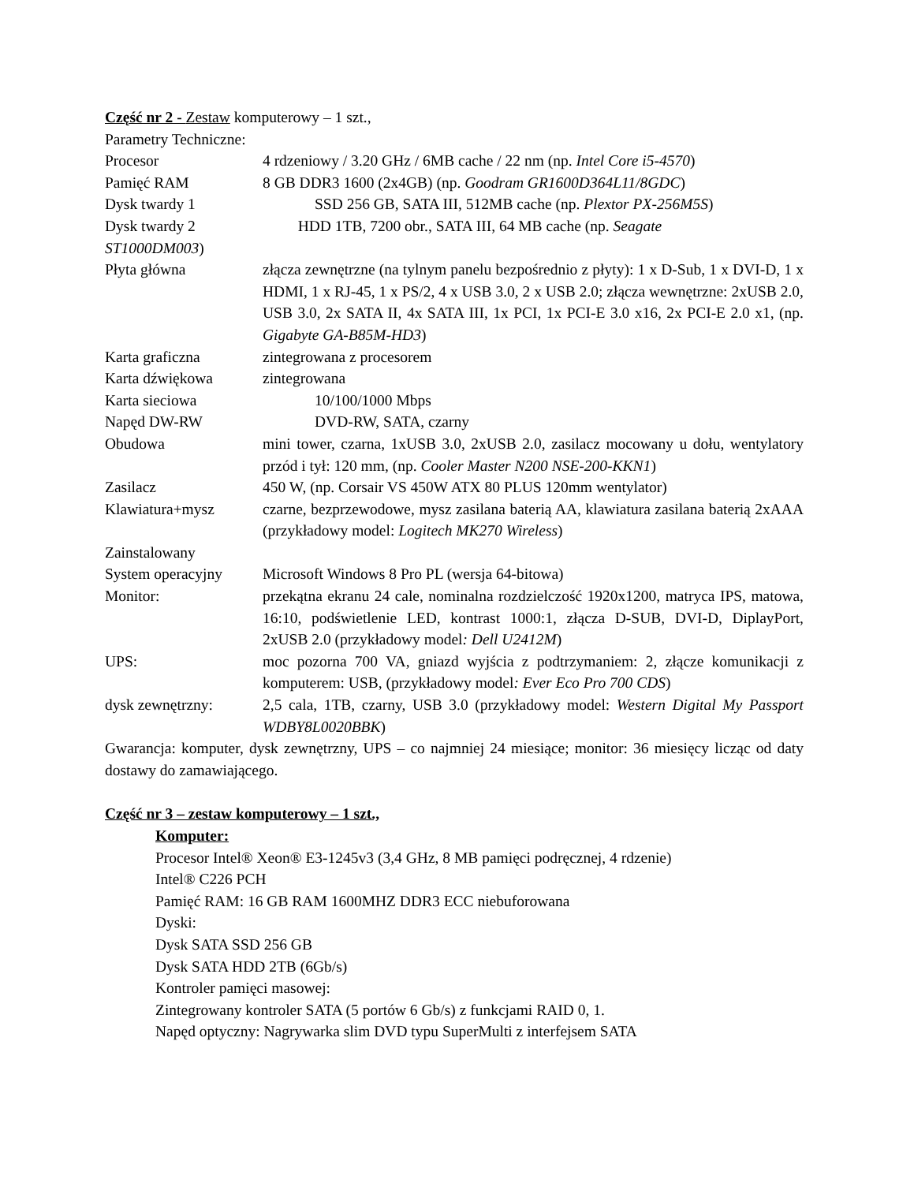Część nr 2 - Zestaw komputerowy – 1 szt.,
Parametry Techniczne:
Procesor 4 rdzeniowy / 3.20 GHz / 6MB cache / 22 nm (np. Intel Core i5-4570)
Pamięć RAM 8 GB DDR3 1600 (2x4GB) (np. Goodram GR1600D364L11/8GDC)
Dysk twardy 1 SSD 256 GB, SATA III, 512MB cache (np. Plextor PX-256M5S)
Dysk twardy 2 HDD 1TB, 7200 obr., SATA III, 64 MB cache (np. Seagate
ST1000DM003)
Płyta główna złącza zewnętrzne (na tylnym panelu bezpośrednio z płyty): 1 x D-Sub, 1 x DVI-D, 1 x HDMI, 1 x RJ-45, 1 x PS/2, 4 x USB 3.0, 2 x USB 2.0; złącza wewnętrzne: 2xUSB 2.0, USB 3.0, 2x SATA II, 4x SATA III, 1x PCI, 1x PCI-E 3.0 x16, 2x PCI-E 2.0 x1, (np. Gigabyte GA-B85M-HD3)
Karta graficzna zintegrowana z procesorem
Karta dźwiękowa zintegrowana
Karta sieciowa 10/100/1000 Mbps
Napęd DW-RW DVD-RW, SATA, czarny
Obudowa mini tower, czarna, 1xUSB 3.0, 2xUSB 2.0, zasilacz mocowany u dołu, wentylatory przód i tył: 120 mm, (np. Cooler Master N200 NSE-200-KKN1)
Zasilacz 450 W, (np. Corsair VS 450W ATX 80 PLUS 120mm wentylator)
Klawiatura+mysz czarne, bezprzewodowe, mysz zasilana baterią AA, klawiatura zasilana baterią 2xAAA (przykładowy model: Logitech MK270 Wireless)
Zainstalowany
System operacyjny Microsoft Windows 8 Pro PL (wersja 64-bitowa)
Monitor: przekątna ekranu 24 cale, nominalna rozdzielczość 1920x1200, matryca IPS, matowa, 16:10, podświetlenie LED, kontrast 1000:1, złącza D-SUB, DVI-D, DiplayPort, 2xUSB 2.0 (przykładowy model: Dell U2412M)
UPS: moc pozorna 700 VA, gniazd wyjścia z podtrzymaniem: 2, złącze komunikacji z komputerem: USB, (przykładowy model: Ever Eco Pro 700 CDS)
dysk zewnętrzny: 2,5 cala, 1TB, czarny, USB 3.0 (przykładowy model: Western Digital My Passport WDBY8L0020BBK)
Gwarancja: komputer, dysk zewnętrzny, UPS – co najmniej 24 miesiące; monitor: 36 miesięcy licząc od daty dostawy do zamawiającego.
Część nr 3 – zestaw komputerowy – 1 szt.,
Komputer:
Procesor Intel® Xeon® E3-1245v3 (3,4 GHz, 8 MB pamięci podręcznej, 4 rdzenie)
Intel® C226 PCH
Pamięć RAM: 16 GB RAM 1600MHZ DDR3 ECC niebuforowana
Dyski:
Dysk SATA SSD 256 GB
Dysk SATA HDD 2TB (6Gb/s)
Kontroler pamięci masowej:
Zintegrowany kontroler SATA (5 portów 6 Gb/s) z funkcjami RAID 0, 1.
Napęd optyczny: Nagrywarka slim DVD typu SuperMulti z interfejsem SATA